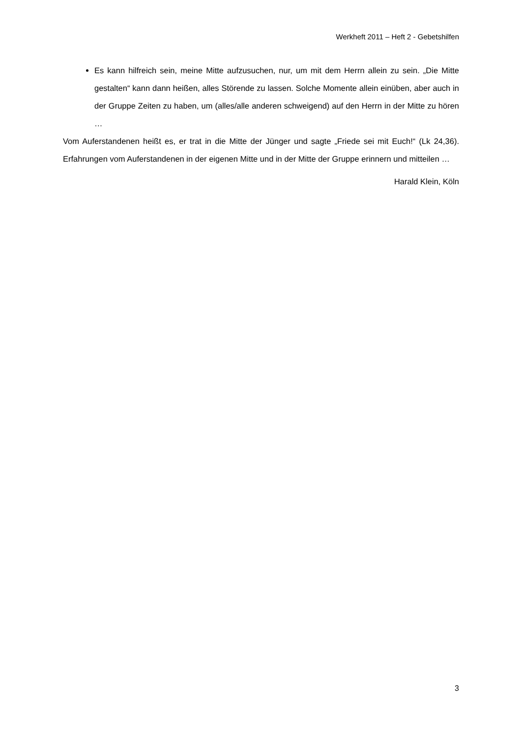Werkheft 2011 – Heft 2 - Gebetshilfen
Es kann hilfreich sein, meine Mitte aufzusuchen, nur, um mit dem Herrn allein zu sein. „Die Mitte gestalten“ kann dann heißen, alles Störende zu lassen. Solche Momente allein einüben, aber auch in der Gruppe Zeiten zu haben, um (alles/alle anderen schweigend) auf den Herrn in der Mitte zu hören …
Vom Auferstandenen heißt es, er trat in die Mitte der Jünger und sagte „Friede sei mit Euch!“ (Lk 24,36). Erfahrungen vom Auferstandenen in der eigenen Mitte und in der Mitte der Gruppe erinnern und mitteilen …
Harald Klein, Köln
3